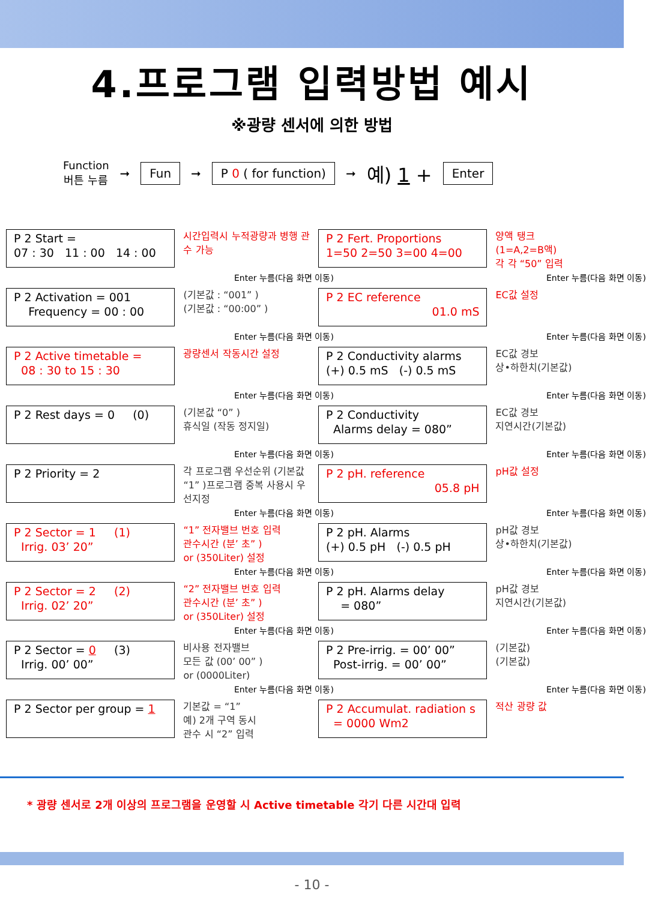4.프로그램 입력방법 예시
※광량 센서에 의한 방법
Function
버튼 누름 ➞ Fun ➞ P 0 ( for function) ➞ 예) 1 + Enter
P 2 Start =
07 : 30 11 : 00 14 : 00
시간입력시 누적광량과 병행 관수 가능
Enter 누름(다음 화면 이동)
P 2 Activation = 001
Frequency = 00 : 00
(기본값 : “001” )
(기본값 : “00:00” )
Enter 누름(다음 화면 이동)
P 2 Active timetable =
08 : 30 to 15 : 30
광량센서 작동시간 설정
Enter 누름(다음 화면 이동)
P 2 Rest days = 0 (0)
(기본값 “0” )
휴식일 (작동 정지일)
Enter 누름(다음 화면 이동)
P 2 Priority = 2
각 프로그램 우선순위 (기본값 “1” )프로그램 중복 사용시 우선지정
Enter 누름(다음 화면 이동)
P 2 Sector = 1 (1)
Irrig. 03’ 20”
“1” 전자밸브 번호 입력
관수시간 (분’ 초” )
or (350Liter) 설정
Enter 누름(다음 화면 이동)
P 2 Sector = 2 (2)
Irrig. 02’ 20”
“2” 전자밸브 번호 입력
관수시간 (분’ 초” )
or (350Liter) 설정
Enter 누름(다음 화면 이동)
P 2 Sector = 0 (3)
Irrig. 00’ 00”
비사용 전자밸브
모든 값 (00’ 00” )
or (0000Liter)
Enter 누름(다음 화면 이동)
P 2 Sector per group = 1
기본값 = “1”
예) 2개 구역 동시
관수 시 “2” 입력
P 2 Fert. Proportions
1=50 2=50 3=00 4=00
양액 탱크
(1=A,2=B액)
각 각 “50” 입력
Enter 누름(다음 화면 이동)
P 2 EC reference
01.0 mS
EC값 설정
Enter 누름(다음 화면 이동)
P 2 Conductivity alarms
(+) 0.5 mS (-) 0.5 mS
EC값 경보
상•하한치(기본값)
Enter 누름(다음 화면 이동)
P 2 Conductivity
Alarms delay = 080”
EC값 경보
지연시간(기본값)
Enter 누름(다음 화면 이동)
P 2 pH. reference
05.8 pH
pH값 설정
Enter 누름(다음 화면 이동)
P 2 pH. Alarms
(+) 0.5 pH (-) 0.5 pH
pH값 경보
상•하한치(기본값)
Enter 누름(다음 화면 이동)
P 2 pH. Alarms delay
= 080”
pH값 경보
지연시간(기본값)
Enter 누름(다음 화면 이동)
P 2 Pre-irrig. = 00’ 00”
Post-irrig. = 00’ 00”
(기본값)
(기본값)
Enter 누름(다음 화면 이동)
P 2 Accumulat. radiation s
= 0000 Wm2
적산 광량 값
* 광량 센서로 2개 이상의 프로그램을 운영할 시 Active timetable 각기 다른 시간대 입력
- 10 -